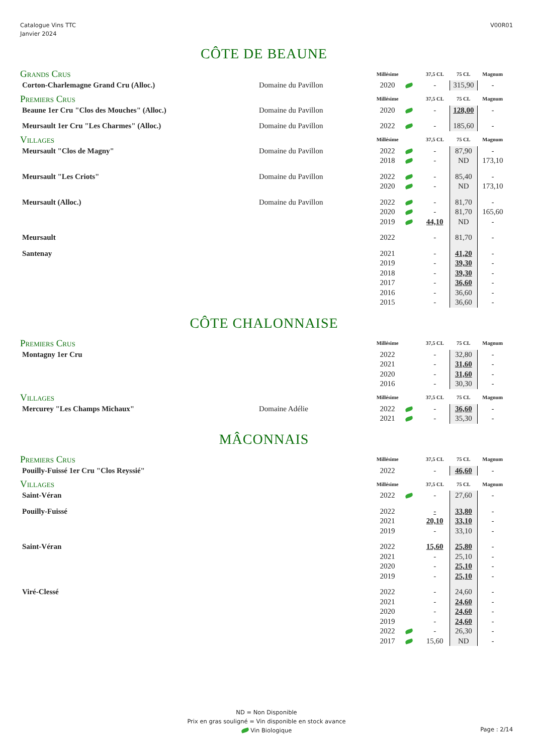Catalogue Vins TTC
Janvier 2024
V00R01
| CÔTE DE BEAUNE | | | | | | |
| Grands Crus | | Millésime | | 37,5 CL | 75 CL | Magnum |
| Corton-Charlemagne Grand Cru (Alloc.) | Domaine du Pavillon | 2020 | | - | 315,90 | - |
| Premiers Crus | | Millésime | | 37,5 CL | 75 CL | Magnum |
| Beaune 1er Cru "Clos des Mouches" (Alloc.) | Domaine du Pavillon | 2020 | | - | 128,00 | - |
| Meursault 1er Cru "Les Charmes" (Alloc.) | Domaine du Pavillon | 2022 | | - | 185,60 | - |
| Villages | | Millésime | | 37,5 CL | 75 CL | Magnum |
| Meursault "Clos de Magny" | Domaine du Pavillon | 2022 | | - | 87,90 | - |
| | | 2018 | | - | ND | 173,10 |
| Meursault "Les Criots" | Domaine du Pavillon | 2022 | | - | 85,40 | - |
| | | 2020 | | - | ND | 173,10 |
| Meursault (Alloc.) | Domaine du Pavillon | 2022 | | - | 81,70 | - |
| | | 2020 | | - | 81,70 | 165,60 |
| | | 2019 | | 44,10 | ND | - |
| Meursault | | 2022 | | - | 81,70 | - |
| Santenay | | 2021 | | - | 41,20 | - |
| | | 2019 | | - | 39,30 | - |
| | | 2018 | | - | 39,30 | - |
| | | 2017 | | - | 36,60 | - |
| | | 2016 | | - | 36,60 | - |
| | | 2015 | | - | 36,60 | - |
| CÔTE CHALONNAISE | | | | | | |
| Premiers Crus | | Millésime | | 37,5 CL | 75 CL | Magnum |
| Montagny 1er Cru | | 2022 | | - | 32,80 | - |
| | | 2021 | | - | 31,60 | - |
| | | 2020 | | - | 31,60 | - |
| | | 2016 | | - | 30,30 | - |
| Villages | | Millésime | | 37,5 CL | 75 CL | Magnum |
| Mercurey "Les Champs Michaux" | Domaine Adélie | 2022 | | - | 36,60 | - |
| | | 2021 | | - | 35,30 | - |
| MÂCONNAIS | | | | | | |
| Premiers Crus | | Millésime | | 37,5 CL | 75 CL | Magnum |
| Pouilly-Fuissé 1er Cru "Clos Reyssié" | | 2022 | | - | 46,60 | - |
| Villages | | Millésime | | 37,5 CL | 75 CL | Magnum |
| Saint-Véran | | 2022 | | - | 27,60 | - |
| Pouilly-Fuissé | | 2022 | | - | 33,80 | - |
| | | 2021 | | 20,10 | 33,10 | - |
| | | 2019 | | - | 33,10 | - |
| Saint-Véran | | 2022 | | 15,60 | 25,80 | - |
| | | 2021 | | - | 25,10 | - |
| | | 2020 | | - | 25,10 | - |
| | | 2019 | | - | 25,10 | - |
| Viré-Clessé | | 2022 | | - | 24,60 | - |
| | | 2021 | | - | 24,60 | - |
| | | 2020 | | - | 24,60 | - |
| | | 2019 | | - | 24,60 | - |
| | | 2022 | | - | 26,30 | - |
| | | 2017 | | 15,60 | ND | - |
ND = Non Disponible
Prix en gras souligné = Vin disponible en stock avance
Vin Biologique
Page : 2/14